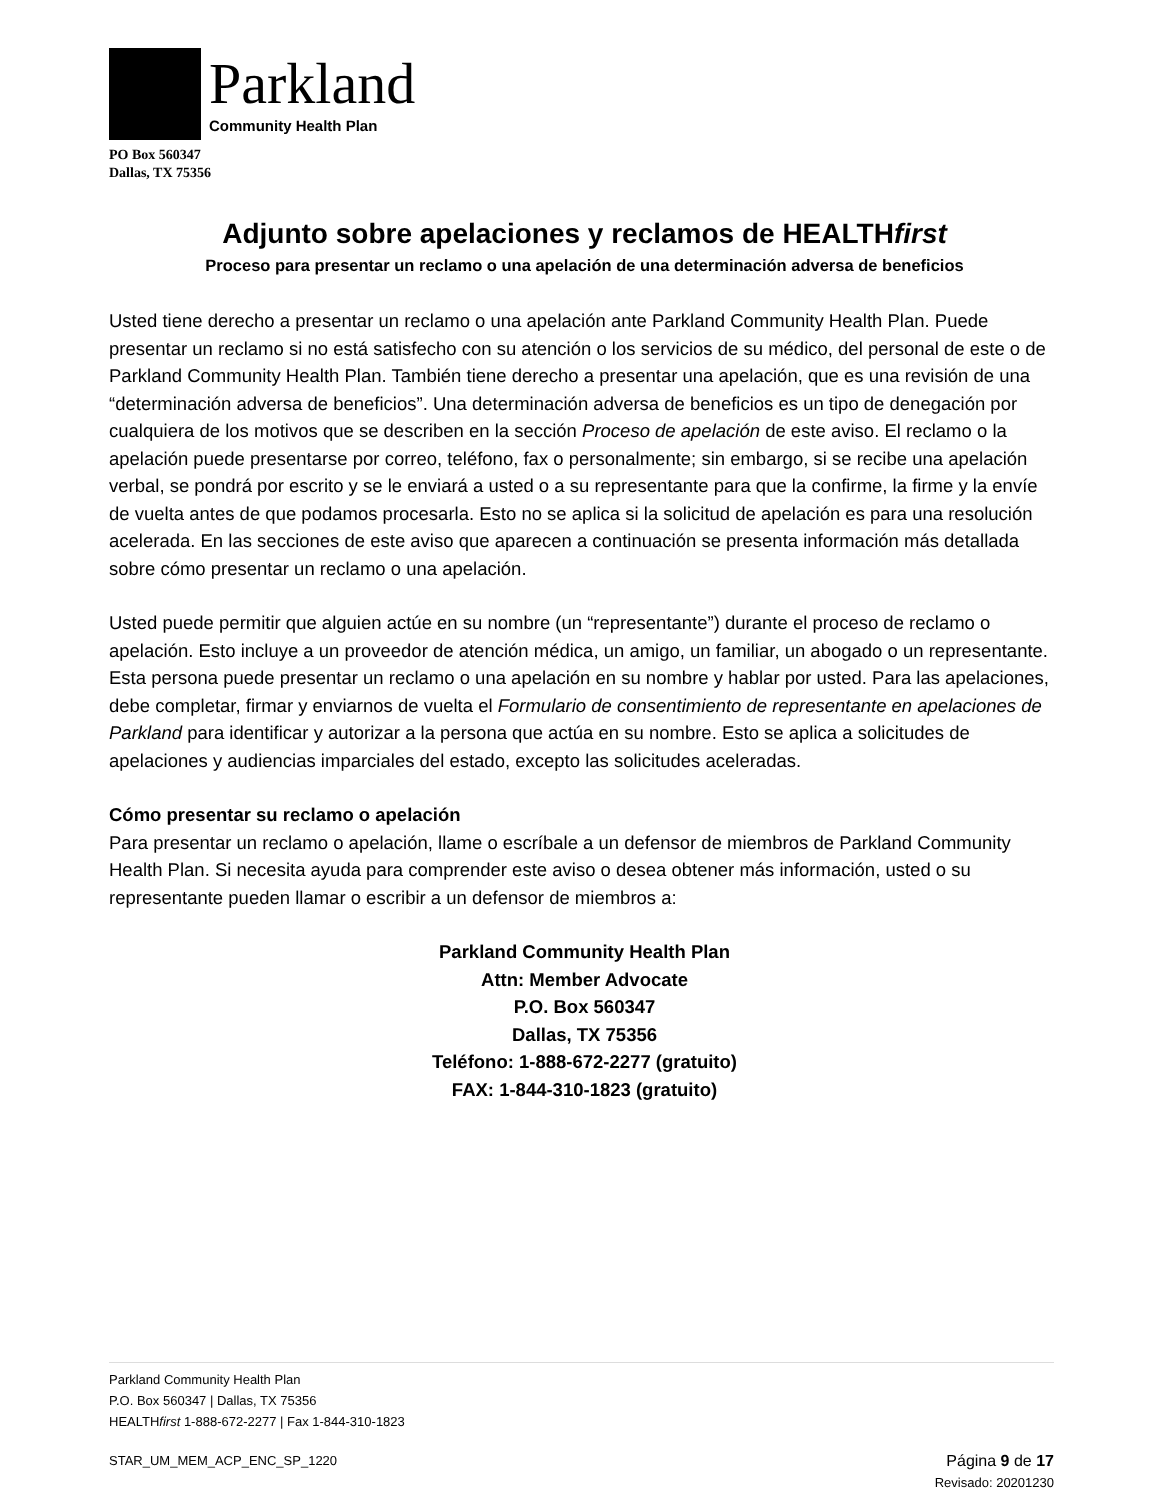Parkland
Community Health Plan
PO Box 560347
Dallas, TX 75356
Adjunto sobre apelaciones y reclamos de HEALTHfirst
Proceso para presentar un reclamo o una apelación de una determinación adversa de beneficios
Usted tiene derecho a presentar un reclamo o una apelación ante Parkland Community Health Plan. Puede presentar un reclamo si no está satisfecho con su atención o los servicios de su médico, del personal de este o de Parkland Community Health Plan. También tiene derecho a presentar una apelación, que es una revisión de una “determinación adversa de beneficios”. Una determinación adversa de beneficios es un tipo de denegación por cualquiera de los motivos que se describen en la sección Proceso de apelación de este aviso. El reclamo o la apelación puede presentarse por correo, teléfono, fax o personalmente; sin embargo, si se recibe una apelación verbal, se pondrá por escrito y se le enviará a usted o a su representante para que la confirme, la firme y la envíe de vuelta antes de que podamos procesarla. Esto no se aplica si la solicitud de apelación es para una resolución acelerada. En las secciones de este aviso que aparecen a continuación se presenta información más detallada sobre cómo presentar un reclamo o una apelación.
Usted puede permitir que alguien actúe en su nombre (un “representante”) durante el proceso de reclamo o apelación. Esto incluye a un proveedor de atención médica, un amigo, un familiar, un abogado o un representante. Esta persona puede presentar un reclamo o una apelación en su nombre y hablar por usted. Para las apelaciones, debe completar, firmar y enviarnos de vuelta el Formulario de consentimiento de representante en apelaciones de Parkland para identificar y autorizar a la persona que actúa en su nombre. Esto se aplica a solicitudes de apelaciones y audiencias imparciales del estado, excepto las solicitudes aceleradas.
Cómo presentar su reclamo o apelación
Para presentar un reclamo o apelación, llame o escríbale a un defensor de miembros de Parkland Community Health Plan. Si necesita ayuda para comprender este aviso o desea obtener más información, usted o su representante pueden llamar o escribir a un defensor de miembros a:
Parkland Community Health Plan
Attn: Member Advocate
P.O. Box 560347
Dallas, TX 75356
Teléfono: 1-888-672-2277 (gratuito)
FAX: 1-844-310-1823 (gratuito)
Parkland Community Health Plan
P.O. Box 560347 | Dallas, TX 75356
HEALTHfirst 1-888-672-2277 | Fax 1-844-310-1823
STAR_UM_MEM_ACP_ENC_SP_1220
Página 9 de 17
Revisado: 20201230